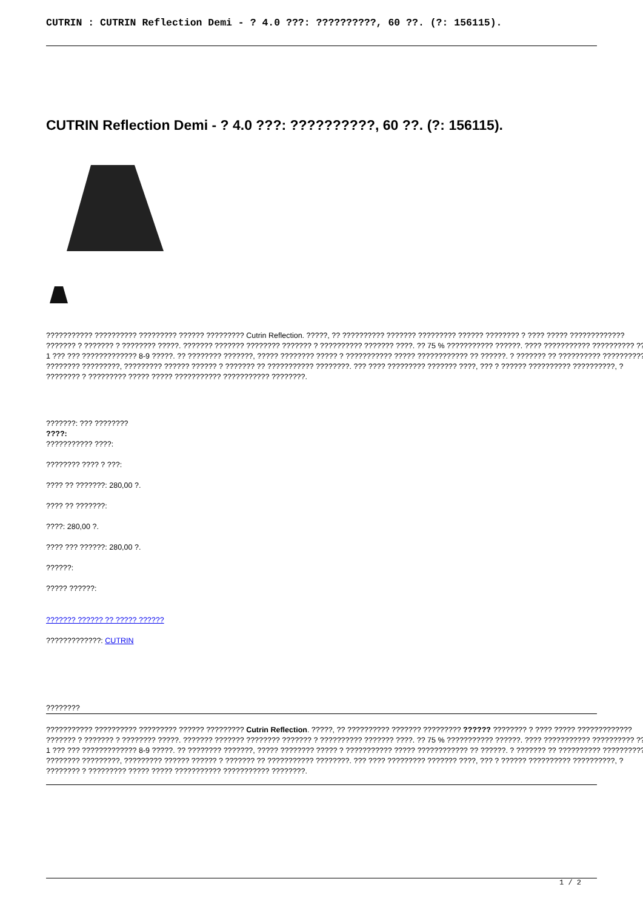CUTRIN : CUTRIN Reflection Demi - ? 4.0 ???: ??????????, 60 ??. (?: 156115).
CUTRIN Reflection Demi - ? 4.0 ???: ??????????, 60 ??. (?: 156115).
??????????? ?????????? ????????? ?????? ????????? Cutrin Reflection. ?????, ?? ?????????? ??????? ????????? ?????? ???????? ? ???? ????? ????????????? ??????? ? ??????? ? ???????? ?????. ??????? ??????? ???????? ??????? ? ?????????? ??????? ????. ?? 75 % ??????????? ??????. ???? ??????????? ?????????? ?? 1 ??? ??? ????????????? 8-9 ?????. ?? ???????? ???????, ????? ???????? ????? ? ??????????? ????? ???????????? ?? ??????. ? ??????? ?? ?????????? ?????????? ???????? ?????????, ????????? ?????? ?????? ? ??????? ?? ??????????? ????????. ??? ???? ????????? ??????? ????, ??? ? ?????? ?????????? ??????????, ? ???????? ? ????????? ????? ????? ??????????? ??????????? ????????.
???????: ??? ????????
????:
??????????? ????:
???????? ???? ? ???:
???? ?? ???????: 280,00 ?.
???? ?? ???????:
????: 280,00 ?.
???? ??? ??????: 280,00 ?.
??????:
????? ??????:
??????? ?????? ?? ????? ??????
?????????????: CUTRIN
????????
??????????? ?????????? ????????? ?????? ????????? Cutrin Reflection. ?????, ?? ?????????? ??????? ????????? ?????? ???????? ? ???? ????? ????????????? ??????? ? ??????? ? ???????? ?????. ??????? ??????? ???????? ??????? ? ?????????? ??????? ????. ?? 75 % ??????????? ??????. ???? ??????????? ?????????? ?? 1 ??? ??? ????????????? 8-9 ?????. ?? ???????? ???????, ????? ???????? ????? ? ??????????? ????? ???????????? ?? ??????. ? ??????? ?? ?????????? ?????????? ???????? ?????????, ????????? ?????? ?????? ? ??????? ?? ??????????? ????????. ??? ???? ????????? ??????? ????, ??? ? ?????? ?????????? ??????????, ? ???????? ? ????????? ????? ????? ??????????? ??????????? ????????.
1 / 2